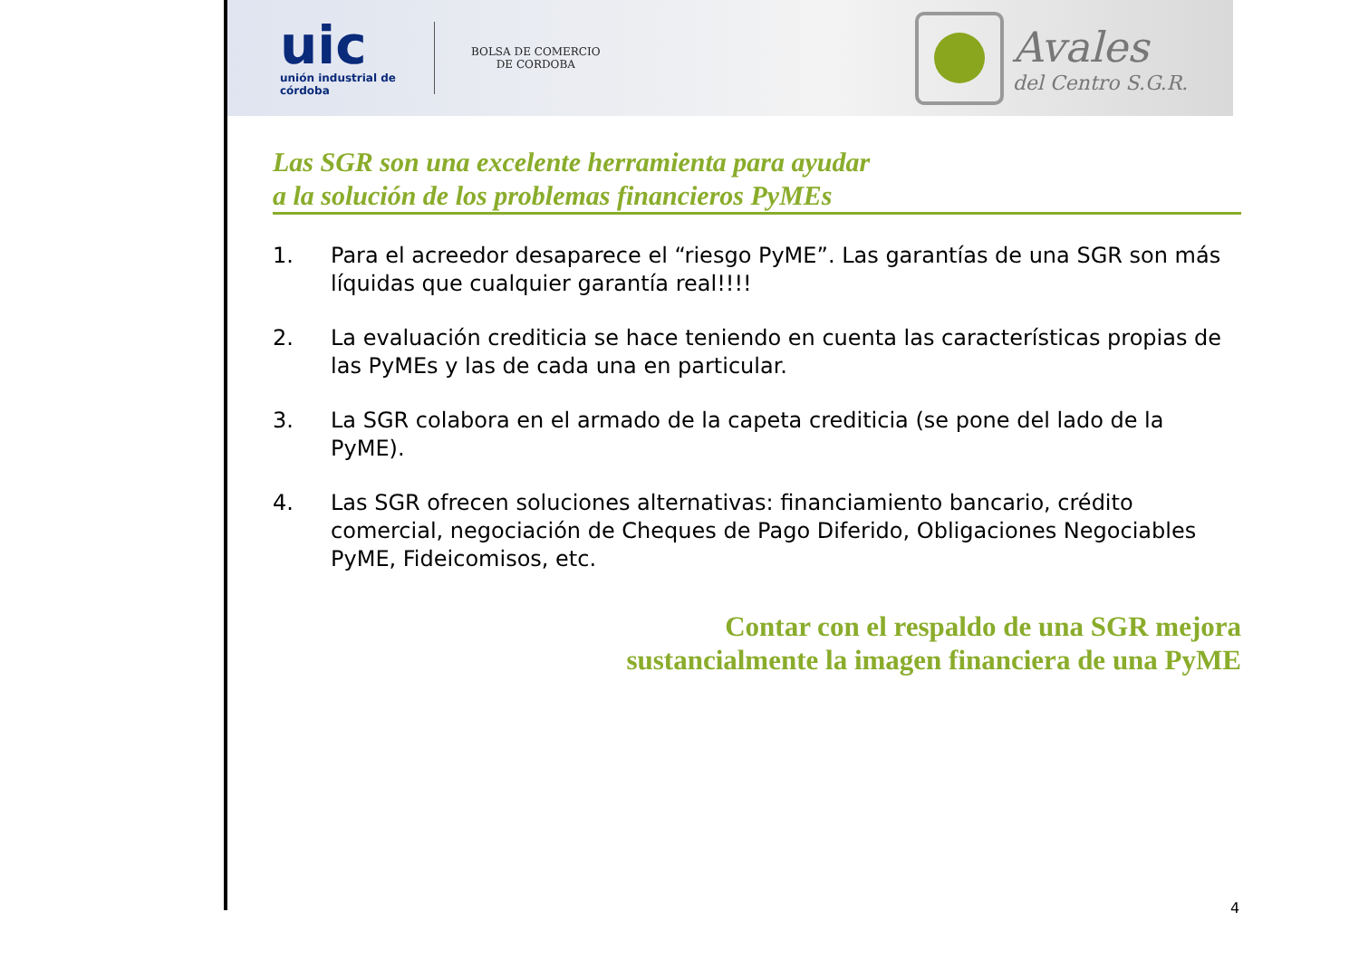uic
unión industrial de córdoba
BOLSA DE COMERCIO
DE CORDOBA
Avales
del Centro S.G.R.
Las SGR son una excelente herramienta para ayudar
a la solución de los problemas financieros PyMEs
1. Para el acreedor desaparece el “riesgo PyME”. Las garantías de una SGR son más líquidas que cualquier garantía real!!!!
2. La evaluación crediticia se hace teniendo en cuenta las características propias de las PyMEs y las de cada una en particular.
3. La SGR colabora en el armado de la capeta crediticia (se pone del lado de la PyME).
4. Las SGR ofrecen soluciones alternativas: financiamiento bancario, crédito comercial, negociación de Cheques de Pago Diferido, Obligaciones Negociables PyME, Fideicomisos, etc.
Contar con el respaldo de una SGR mejora
sustancialmente la imagen financiera de una PyME
4